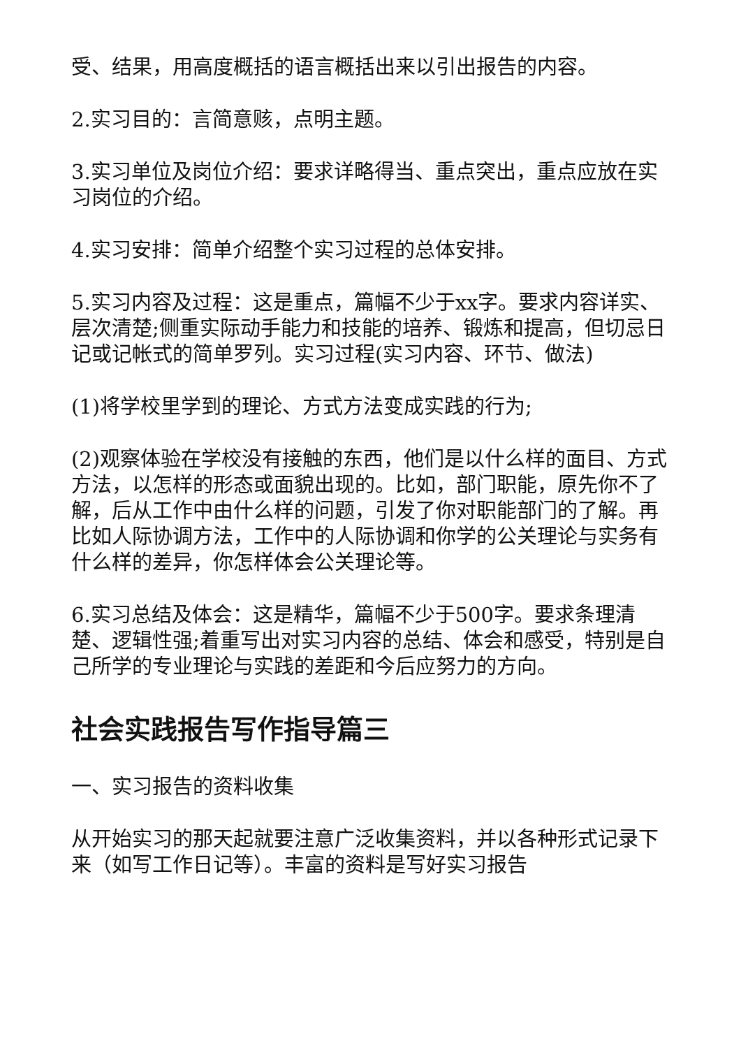受、结果，用高度概括的语言概括出来以引出报告的内容。
2.实习目的：言简意赅，点明主题。
3.实习单位及岗位介绍：要求详略得当、重点突出，重点应放在实习岗位的介绍。
4.实习安排：简单介绍整个实习过程的总体安排。
5.实习内容及过程：这是重点，篇幅不少于xx字。要求内容详实、层次清楚;侧重实际动手能力和技能的培养、锻炼和提高，但切忌日记或记帐式的简单罗列。实习过程(实习内容、环节、做法)
(1)将学校里学到的理论、方式方法变成实践的行为;
(2)观察体验在学校没有接触的东西，他们是以什么样的面目、方式方法，以怎样的形态或面貌出现的。比如，部门职能，原先你不了解，后从工作中由什么样的问题，引发了你对职能部门的了解。再比如人际协调方法，工作中的人际协调和你学的公关理论与实务有什么样的差异，你怎样体会公关理论等。
6.实习总结及体会：这是精华，篇幅不少于500字。要求条理清楚、逻辑性强;着重写出对实习内容的总结、体会和感受，特别是自己所学的专业理论与实践的差距和今后应努力的方向。
社会实践报告写作指导篇三
一、实习报告的资料收集
从开始实习的那天起就要注意广泛收集资料，并以各种形式记录下来（如写工作日记等）。丰富的资料是写好实习报告